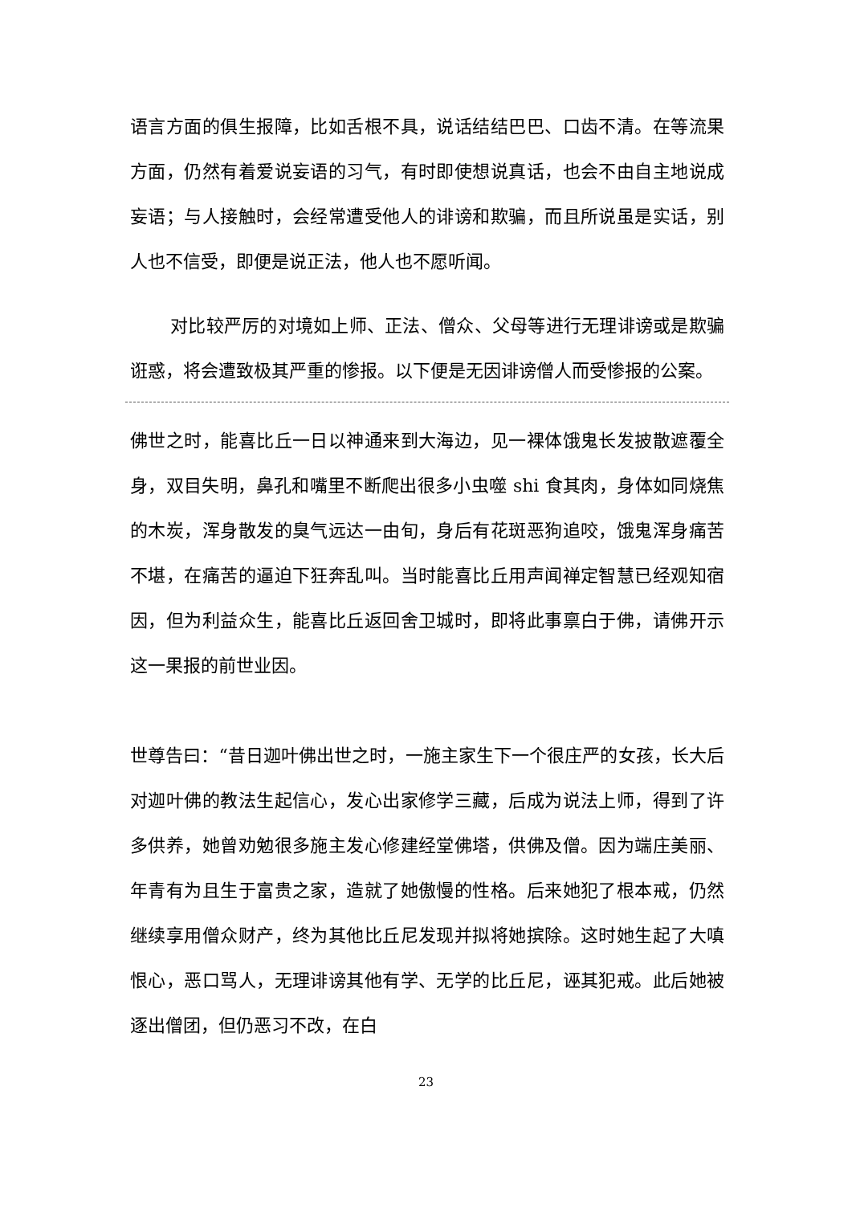语言方面的俱生报障，比如舌根不具，说话结结巴巴、口齿不清。在等流果方面，仍然有着爱说妄语的习气，有时即使想说真话，也会不由自主地说成妄语；与人接触时，会经常遭受他人的诽谤和欺骗，而且所说虽是实话，别人也不信受，即便是说正法，他人也不愿听闻。
对比较严厉的对境如上师、正法、僧众、父母等进行无理诽谤或是欺骗诳惑，将会遭致极其严重的惨报。以下便是无因诽谤僧人而受惨报的公案。
佛世之时，能喜比丘一日以神通来到大海边，见一裸体饿鬼长发披散遮覆全身，双目失明，鼻孔和嘴里不断爬出很多小虫噬 shi 食其肉，身体如同烧焦的木炭，浑身散发的臭气远达一由旬，身后有花斑恶狗追咬，饿鬼浑身痛苦不堪，在痛苦的逼迫下狂奔乱叫。当时能喜比丘用声闻禅定智慧已经观知宿因，但为利益众生，能喜比丘返回舍卫城时，即将此事禀白于佛，请佛开示这一果报的前世业因。
世尊告曰：“昔日迦叶佛出世之时，一施主家生下一个很庄严的女孩，长大后对迦叶佛的教法生起信心，发心出家修学三藏，后成为说法上师，得到了许多供养，她曾劝勉很多施主发心修建经堂佛塔，供佛及僧。因为端庄美丽、年青有为且生于富贵之家，造就了她傲慢的性格。后来她犯了根本戒，仍然继续享用僧众财产，终为其他比丘尼发现并拟将她摈除。这时她生起了大嗔恨心，恶口骂人，无理诽谤其他有学、无学的比丘尼，诬其犯戒。此后她被逐出僧团，但仍恶习不改，在白
23